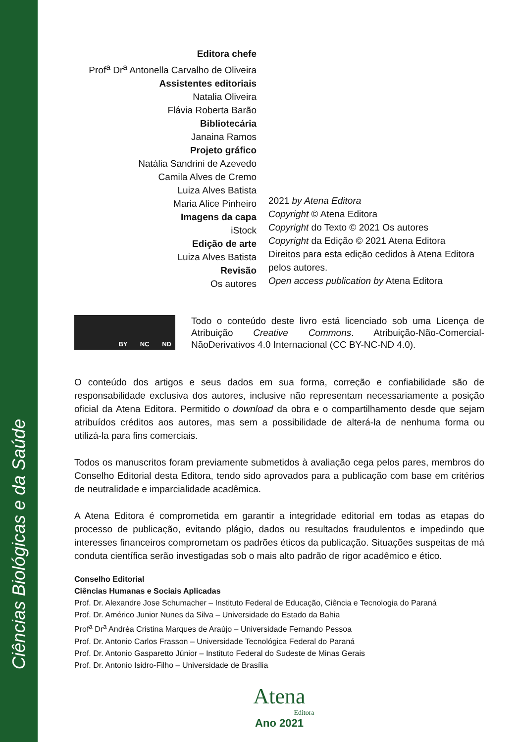Ciências Biológicas e da Saúde
Editora chefe
Prof<sup>a</sup> Dr<sup>a</sup> Antonella Carvalho de Oliveira
Assistentes editoriais
Natalia Oliveira
Flávia Roberta Barão
Bibliotecária
Janaina Ramos
Projeto gráfico
Natália Sandrini de Azevedo
Camila Alves de Cremo
Luiza Alves Batista
Maria Alice Pinheiro
Imagens da capa
iStock
Edição de arte
Luiza Alves Batista
Revisão
Os autores
2021 by Atena Editora
Copyright © Atena Editora
Copyright do Texto © 2021 Os autores
Copyright da Edição © 2021 Atena Editora
Direitos para esta edição cedidos à Atena Editora
pelos autores.
Open access publication by Atena Editora
BY NC ND
Todo o conteúdo deste livro está licenciado sob uma Licença de Atribuição Creative Commons. Atribuição-Não-Comercial-NãoDerivativos 4.0 Internacional (CC BY-NC-ND 4.0).
O conteúdo dos artigos e seus dados em sua forma, correção e confiabilidade são de responsabilidade exclusiva dos autores, inclusive não representam necessariamente a posição oficial da Atena Editora. Permitido o download da obra e o compartilhamento desde que sejam atribuídos créditos aos autores, mas sem a possibilidade de alterá-la de nenhuma forma ou utilizá-la para fins comerciais.
Todos os manuscritos foram previamente submetidos à avaliação cega pelos pares, membros do Conselho Editorial desta Editora, tendo sido aprovados para a publicação com base em critérios de neutralidade e imparcialidade acadêmica.
A Atena Editora é comprometida em garantir a integridade editorial em todas as etapas do processo de publicação, evitando plágio, dados ou resultados fraudulentos e impedindo que interesses financeiros comprometam os padrões éticos da publicação. Situações suspeitas de má conduta científica serão investigadas sob o mais alto padrão de rigor acadêmico e ético.
Conselho Editorial
Ciências Humanas e Sociais Aplicadas
Prof. Dr. Alexandre Jose Schumacher – Instituto Federal de Educação, Ciência e Tecnologia do Paraná
Prof. Dr. Américo Junior Nunes da Silva – Universidade do Estado da Bahia
Prof<sup>a</sup> Dr<sup>a</sup> Andréa Cristina Marques de Araújo – Universidade Fernando Pessoa
Prof. Dr. Antonio Carlos Frasson – Universidade Tecnológica Federal do Paraná
Prof. Dr. Antonio Gasparetto Júnior – Instituto Federal do Sudeste de Minas Gerais
Prof. Dr. Antonio Isidro-Filho – Universidade de Brasília
Atena
Editora
Ano 2021